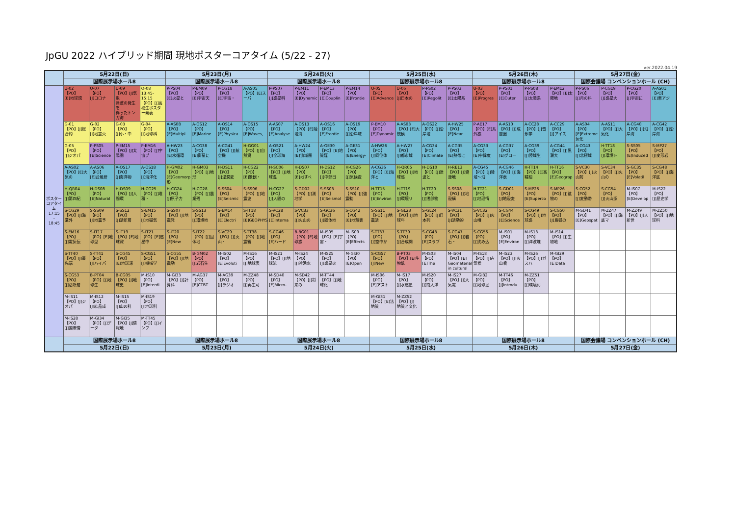JpGU 2022 ハイブリッド期間 現地ポスターコアタイム (5/22 - 27)
ver.2022.04.19
| | 5月22日(日) | | | | 5月23日(月) | | | | 5月24日(火) | | | | 5月25日(水) | | | | 5月26日(木) | | | | 5月27日(金) | | | |
| --- | --- | --- | --- | --- | --- | --- | --- | --- | --- | --- | --- | --- | --- | --- | --- | --- | --- | --- | --- | --- | --- | --- | --- | --- |
| | 国際展示場ホール8 | | | | 国際展示場ホール8 | | | | 国際展示場ホール8 | | | | 国際展示場ホール8 | | | | 国際展示場ホール8 | | | | 国際会議場 コンベンションホール (CH) | | | |
| ポスターコアタイム 17:15 - 18:45 | U-02 【PO】 [E]地球規 | U-07 【PO】 [J]コロナ | U-09 【PO】[J]気象 津波の発生を 伴ったトンガ海 | O-08 13:45-15:15 【PO】[J]高校生ポスター発表 | P-PS04 【PO】 [E]火星と | P-EM09 【PO】 [E]宇宙天 | P-CG18 【PO】 [E]宇宙・ | A-AS05 【PO】[E]スーパ | P-PS07 【PO】 [J]惑星科 | P-EM11 【PO】 [E]Dynamic | P-EM13 【PO】 [E]Couplin | P-EM14 【PO】 [E]Frontie | U-05 【PO】 [E]Advance | U-06 【PO】 [J]日本の | P-PS02 【PO】 [E]Regolit | P-PS03 【PO】 [E]太陽系 | U-03 【PO】 [E]Progres | P-PS01 【PO】 [E]Outer | P-PS08 【PO】 [J]太陽系 | P-EM12 【PO】[E]太陽地 | P-PS06 【PO】 [J]月の科 | P-CG19 【PO】 [J]惑星大 | P-CG20 【PO】 [J]宇宙に | A-AS01 【PO】 [E]東アジ |
| | G-01 【PO】[J]総合約 | G-02 【PO】 [J]地震火 | G-03 【PO】 [J]小・中 | G-04 【PO】 [J]地球科 | A-AS08 【PO】 [E]Multipl | A-OS12 【PO】 [E]Marine | A-OS14 【PO】 [E]Physica | A-OS15 【PO】 [E]Waves, | A-AS07 【PO】 [E]Analyse | A-OS13 【PO】[E]陸域海 | A-OS16 【PO】 [E]Frontie | A-OS19 【PO】 [J]沿岸域 | P-EM10 【PO】 [E]Dynamic | A-AS03 【PO】[E]大規模 | A-OS22 【PO】[J]沿岸域 | A-HW25 【PO】 [E]Near | P-AE17 【PO】[E]系外惑 | A-AS10 【PO】[J]成層圏 | A-CC28 【PO】[J]雪氷学 | A-CC29 【PO】 [J]アイス | A-AS04 【PO】 [E]Extreme 気化 | A-AS11 【PO】[J]大気化 | A-CG40 【PO】[J]沿岸海 | A-CG42 【PO】[J]沿岸海 |
| | G-05 【PO】 [J]ジオパ | P-PS05 【PO】 [E]Science | P-EM15 【PO】[J]太陽圏 | P-EM16 【PO】[J]宇宙プ | A-HW23 【PO】 [E]水循環 | A-CG38 【PO】 [E]衛星に | A-CG41 【PO】[J]航空機 | H-GG01 【PO】[J]自然資 | A-OS21 【PO】 [J]全球海 | A-HW24 【PO】 [E]流域圏 | A-GE30 【PO】[E]地質媒 | A-GE31 【PO】 [E]Energy- | A-HW26 【PO】 [J]同位体 | A-HW27 【PO】 [J]都市域 | A-CG34 【PO】 [E]Climate | A-CG35 【PO】 [E]熱帯に | A-CG33 【PO】 [E]中緯度 | A-CG37 【PO】 [E]グロー | A-CG39 【PO】 [J]陸域生 | A-CG44 【PO】[J]黒潮大 | A-CG43 【PO】 [J]北極域 | H-TT18 【PO】 [J]環境ト | S-SS05 【PO】 [E]Induced | S-MP27 【PO】 [J]変形岩 |
| | A-AS02 【PO】[E]大気の | A-AS06 【PO】 [E]台風研 | A-OS17 【PO】 [J]海洋物 | A-OS18 【PO】 [J]海洋化 | H-GM02 【PO】 [E]Geomorp 形 | H-GM03 【PO】[J]地形 | H-DS11 【PO】 [J]湿潤変 | H-CG22 【PO】 [E]景観・ | H-SC06 【PO】[J]地球温 | H-DS07 【PO】 [E]地すべ | H-DS12 【PO】 [J]中部日 | H-CG26 【PO】 [J]気候変 | A-CG36 【PO】[E]海洋と | H-QR05 【PO】[J]地球惑 | H-DS10 【PO】[J]津波と | H-RE13 【PO】[J]資源地 | A-CG45 【PO】[J]陸域～沿 | A-CG46 【PO】[J]海洋表 | H-TT14 【PO】[E]高精細 | H-TT16 【PO】 [E]Geograp | S-VC30 【PO】[J]火山防 | S-VC34 【PO】[J]火山の | S-GC35 【PO】 [E]Volatil | S-CG48 【PO】[J]海洋底 |
| | H-QR04 【PO】 [J]第四紀 | H-DS08 【PO】 [E]Natural | H-DS09 【PO】[J]人間環 | H-CG25 【PO】[J]堆積・ | H-CG24 【PO】 [J]原子力 | H-CG28 【PO】[J]農業残 | S-SS04 【PO】 [E]Seismic | S-SS06 【PO】[J]地震波 | H-CG27 【PO】 [J]人間の | S-GD02 【PO】[J]測地学 | S-SS03 【PO】 [E]Seismol | S-SS10 【PO】[J]強震動 | H-TT15 【PO】 [E]Environ | H-TT19 【PO】 [J]環境リ | H-TT20 【PO】 [J]浅部物 | S-SS08 【PO】[J]地殻構 | H-TT21 【PO】 [J]地理情 | S-GD01 【PO】 [J]地殻変 | S-MP25 【PO】 [E]Superco | S-MP26 【PO】[J]鉱物の | S-CG52 【PO】 [J]変動帯 | S-CG54 【PO】 [J]火山深 | M-IS07 【PO】 [E]Develop | M-IS22 【PO】 [J]歴史学 |
| | S-CG29 【PO】[J]海溝外 | S-SS09 【PO】 [J]地震予 | S-SS12 【PO】 [J]活断層 | S-EM15 【PO】 [J]地磁気 | S-SS07 【PO】[J]地震発 | S-SS13 【PO】 [J]環境地 | S-EM14 【PO】 [E]Electri | S-IT18 【PO】 [E]GEOPHYS | S-VC28 【PO】 [E]Interna | S-VC33 【PO】 [J]火山の | S-GC36 【PO】 [J]固体地 | S-CG42 【PO】 [E]地殻表 | S-SS11 【PO】[J]地震活 | S-GL23 【PO】[J]地球年 | S-GL24 【PO】[J]日本列 | S-VC31 【PO】 [J]活動的 | S-VC32 【PO】[J]火山噴 | S-CG44 【PO】 [E]Science | S-CG49 【PO】[J]地球惑 | S-CG50 【PO】 [J]島弧の | M-SD41 【PO】 [E]Geospat | M-ZZ47 【PO】[J]海底マ | M-ZZ49 【PO】[J]人新世 | M-ZZ50 【PO】[J]地球科 |
| | S-EM16 【PO】 [J]電気伝 | S-IT17 【PO】[E]地球型 | S-IT19 【PO】[E]地球深 | S-IT21 【PO】[E]惑星中 | S-IT20 【PO】 [E]New | S-IT22 【PO】[J]固体地 | S-VC29 【PO】[J]火山・ | S-TT38 【PO】[J]地震観 | S-CG46 【PO】 [E]ハード | B-BG01 【PO】[E]地球惑 | M-IS05 【PO】[E]宇宙・ | M-IS09 【PO】 [E]Effects | S-TT37 【PO】 [J]空中か | S-TT39 【PO】 [J]合成開 | S-CG43 【PO】 [E]スラブ | S-CG47 【PO】[J]岩石・ | S-CG56 【PO】 [J]沈み込 | M-IS01 【PO】 [E]Environ | M-IS13 【PO】 [J]津波堆 | M-IS14 【PO】[J]生物地 | | | | |
| | S-TT40 【PO】[J]最先端 | S-TT41 【PO】 [J]ハイパ | S-CG45 【PO】 [E]地球深 | S-CG51 【PO】 [J]機械学 | S-CG55 【PO】[J]地震動 | B-GM02 【PO】 [J]岩石生 | M-IS02 【PO】 [E]Evoluti | M-IS16 【PO】 [J]地球表 | M-IS21 【PO】[J]地球流 | M-IS24 【PO】 [J]冷湧水 | M-IS25 【PO】 [J]惑星火 | M-GI30 【PO】 [E]Open | S-CG57 【PO】 [J]New | B-PT03 【PO】[E]生物鉱 | M-IS03 【PO】 [E]The | M-IS04 【PO】[E] Geomaterials in cultural | M-IS18 【PO】[J]古気候 | M-IS23 【PO】[J]火山噴 | M-IS26 【PO】[J]ガスハ | M-GI29 【PO】 [E]Data | | | | |
| | S-CG53 【PO】 [J]活断層 | B-PT04 【PO】[J]地球生 | B-CG05 【PO】[J]地球史 | M-IS10 【PO】 [E]Interdi | M-GI33 【PO】[J]計算科 | M-AG37 【PO】 [E]CTBT | M-AG39 【PO】 [J]ラジオ | M-ZZ48 【PO】 [J]再生可 | M-SD40 【PO】 [E]Micro- | M-SD42 【PO】[J]将来の | M-TT44 【PO】[J]地球化 | | M-IS06 【PO】 [E]アスト | M-IS17 【PO】 [J]水惑星 | M-IS20 【PO】 [J]南大洋 | M-IS27 【PO】[J]大気電 | M-GI32 【PO】 [J]地球掘 | M-TT46 【PO】 [J]Introdu | M-ZZ51 【PO】 [J]環境汚 | | | | | |
| | M-IS11 【PO】[J]ジオパ | M-IS12 【PO】 [J]結晶成 | M-IS15 【PO】 [J]山の科 | M-IS19 【PO】 [J]地球科 | | | | | | | | | M-GI31 【PO】[E]法地質 | M-ZZ52 【PO】[J] 地質と文化 | | | | | | | | | | |
| | M-IS28 【PO】 [J]国際情 | M-GI34 【PO】[J]データ | M-GI35 【PO】[J]情報地 | M-TT45 【PO】[J]インフ | | | | | | | | | | | | | | | | | | | | |
| | 国際展示場ホール8 | | | | 国際展示場ホール8 | | | | 国際展示場ホール8 | | | | 国際展示場ホール8 | | | | 国際展示場ホール8 | | | | 国際会議場 コンベンションホール (CH) | | | |
| | 5月22日(日) | | | | 5月23日(月) | | | | 5月24日(火) | | | | 5月25日(水) | | | | 5月26日(木) | | | | 5月27日(金) | | | |